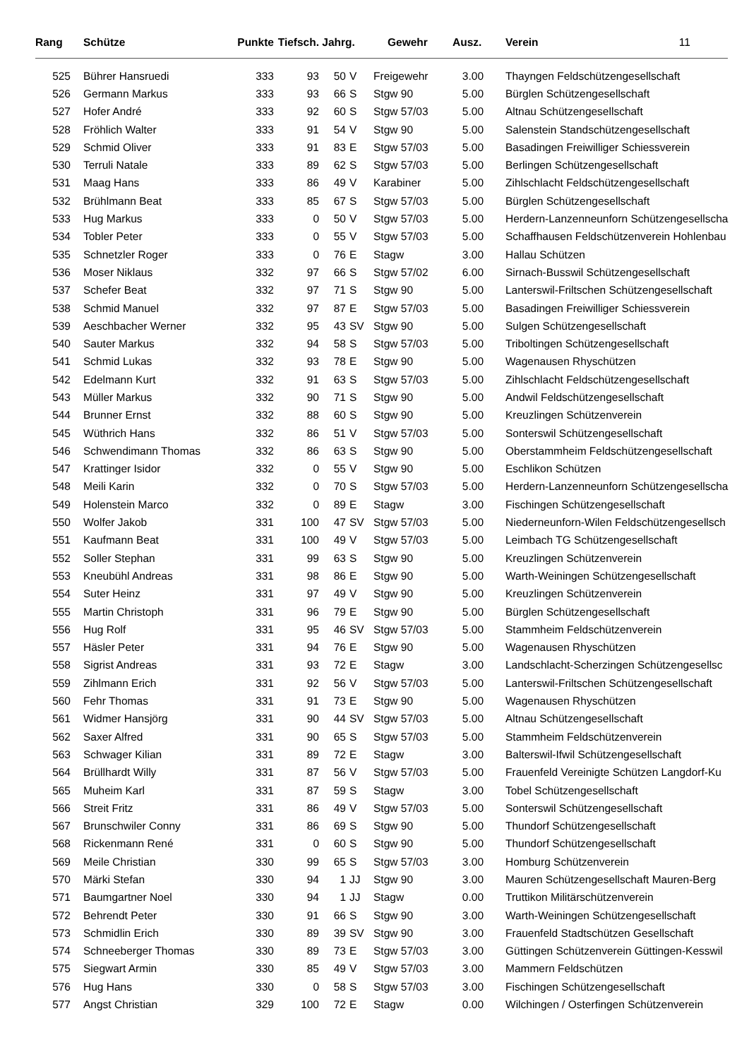| Rang | Schütze | Punkte | Tiefsch. | Jahrg. | | Gewehr | Ausz. | Verein 11 |
| --- | --- | --- | --- | --- | --- | --- | --- | --- |
| 525 | Bührer Hansruedi | 333 | 93 | 50 | V | Freigewehr | 3.00 | Thayngen Feldschützengesellschaft |
| 526 | Germann Markus | 333 | 93 | 66 | S | Stgw 90 | 5.00 | Bürglen Schützengesellschaft |
| 527 | Hofer André | 333 | 92 | 60 | S | Stgw 57/03 | 5.00 | Altnau Schützengesellschaft |
| 528 | Fröhlich Walter | 333 | 91 | 54 | V | Stgw 90 | 5.00 | Salenstein Standschützengesellschaft |
| 529 | Schmid Oliver | 333 | 91 | 83 | E | Stgw 57/03 | 5.00 | Basadingen Freiwilliger Schiessverein |
| 530 | Terruli Natale | 333 | 89 | 62 | S | Stgw 57/03 | 5.00 | Berlingen Schützengesellschaft |
| 531 | Maag Hans | 333 | 86 | 49 | V | Karabiner | 5.00 | Zihlschlacht Feldschützengesellschaft |
| 532 | Brühlmann Beat | 333 | 85 | 67 | S | Stgw 57/03 | 5.00 | Bürglen Schützengesellschaft |
| 533 | Hug Markus | 333 | 0 | 50 | V | Stgw 57/03 | 5.00 | Herdern-Lanzenneunforn Schützengesellscha |
| 534 | Tobler Peter | 333 | 0 | 55 | V | Stgw 57/03 | 5.00 | Schaffhausen Feldschützenverein Hohlenbau |
| 535 | Schnetzler Roger | 333 | 0 | 76 | E | Stagw | 3.00 | Hallau Schützen |
| 536 | Moser Niklaus | 332 | 97 | 66 | S | Stgw 57/02 | 6.00 | Sirnach-Busswil Schützengesellschaft |
| 537 | Schefer Beat | 332 | 97 | 71 | S | Stgw 90 | 5.00 | Lanterswil-Friltschen Schützengesellschaft |
| 538 | Schmid Manuel | 332 | 97 | 87 | E | Stgw 57/03 | 5.00 | Basadingen Freiwilliger Schiessverein |
| 539 | Aeschbacher Werner | 332 | 95 | 43 | SV | Stgw 90 | 5.00 | Sulgen Schützengesellschaft |
| 540 | Sauter Markus | 332 | 94 | 58 | S | Stgw 57/03 | 5.00 | Triboltingen Schützengesellschaft |
| 541 | Schmid Lukas | 332 | 93 | 78 | E | Stgw 90 | 5.00 | Wagenausen Rhyschützen |
| 542 | Edelmann Kurt | 332 | 91 | 63 | S | Stgw 57/03 | 5.00 | Zihlschlacht Feldschützengesellschaft |
| 543 | Müller Markus | 332 | 90 | 71 | S | Stgw 90 | 5.00 | Andwil Feldschützengesellschaft |
| 544 | Brunner Ernst | 332 | 88 | 60 | S | Stgw 90 | 5.00 | Kreuzlingen Schützenverein |
| 545 | Wüthrich Hans | 332 | 86 | 51 | V | Stgw 57/03 | 5.00 | Sonterswil Schützengesellschaft |
| 546 | Schwendimann Thomas | 332 | 86 | 63 | S | Stgw 90 | 5.00 | Oberstammheim Feldschützengesellschaft |
| 547 | Krattinger Isidor | 332 | 0 | 55 | V | Stgw 90 | 5.00 | Eschlikon Schützen |
| 548 | Meili Karin | 332 | 0 | 70 | S | Stgw 57/03 | 5.00 | Herdern-Lanzenneunforn Schützengesellscha |
| 549 | Holenstein Marco | 332 | 0 | 89 | E | Stagw | 3.00 | Fischingen Schützengesellschaft |
| 550 | Wolfer Jakob | 331 | 100 | 47 | SV | Stgw 57/03 | 5.00 | Niederneunforn-Wilen Feldschützengesellsch |
| 551 | Kaufmann Beat | 331 | 100 | 49 | V | Stgw 57/03 | 5.00 | Leimbach TG Schützengesellschaft |
| 552 | Soller Stephan | 331 | 99 | 63 | S | Stgw 90 | 5.00 | Kreuzlingen Schützenverein |
| 553 | Kneubühl Andreas | 331 | 98 | 86 | E | Stgw 90 | 5.00 | Warth-Weiningen Schützengesellschaft |
| 554 | Suter Heinz | 331 | 97 | 49 | V | Stgw 90 | 5.00 | Kreuzlingen Schützenverein |
| 555 | Martin Christoph | 331 | 96 | 79 | E | Stgw 90 | 5.00 | Bürglen Schützengesellschaft |
| 556 | Hug Rolf | 331 | 95 | 46 | SV | Stgw 57/03 | 5.00 | Stammheim Feldschützenverein |
| 557 | Häsler Peter | 331 | 94 | 76 | E | Stgw 90 | 5.00 | Wagenausen Rhyschützen |
| 558 | Sigrist Andreas | 331 | 93 | 72 | E | Stagw | 3.00 | Landschlacht-Scherzingen Schützengesellsc |
| 559 | Zihlmann Erich | 331 | 92 | 56 | V | Stgw 57/03 | 5.00 | Lanterswil-Friltschen Schützengesellschaft |
| 560 | Fehr Thomas | 331 | 91 | 73 | E | Stgw 90 | 5.00 | Wagenausen Rhyschützen |
| 561 | Widmer Hansjörg | 331 | 90 | 44 | SV | Stgw 57/03 | 5.00 | Altnau Schützengesellschaft |
| 562 | Saxer Alfred | 331 | 90 | 65 | S | Stgw 57/03 | 5.00 | Stammheim Feldschützenverein |
| 563 | Schwager Kilian | 331 | 89 | 72 | E | Stagw | 3.00 | Balterswil-Ifwil Schützengesellschaft |
| 564 | Brüllhardt Willy | 331 | 87 | 56 | V | Stgw 57/03 | 5.00 | Frauenfeld Vereinigte Schützen Langdorf-Ku |
| 565 | Muheim Karl | 331 | 87 | 59 | S | Stagw | 3.00 | Tobel Schützengesellschaft |
| 566 | Streit Fritz | 331 | 86 | 49 | V | Stgw 57/03 | 5.00 | Sonterswil Schützengesellschaft |
| 567 | Brunschwiler Conny | 331 | 86 | 69 | S | Stgw 90 | 5.00 | Thundorf Schützengesellschaft |
| 568 | Rickenmann René | 331 | 0 | 60 | S | Stgw 90 | 5.00 | Thundorf Schützengesellschaft |
| 569 | Meile Christian | 330 | 99 | 65 | S | Stgw 57/03 | 3.00 | Homburg Schützenverein |
| 570 | Märki Stefan | 330 | 94 | 1 | JJ | Stgw 90 | 3.00 | Mauren Schützengesellschaft Mauren-Berg |
| 571 | Baumgartner Noel | 330 | 94 | 1 | JJ | Stagw | 0.00 | Truttikon Militärschützenverein |
| 572 | Behrendt Peter | 330 | 91 | 66 | S | Stgw 90 | 3.00 | Warth-Weiningen Schützengesellschaft |
| 573 | Schmidlin Erich | 330 | 89 | 39 | SV | Stgw 90 | 3.00 | Frauenfeld Stadtschützen Gesellschaft |
| 574 | Schneeberger Thomas | 330 | 89 | 73 | E | Stgw 57/03 | 3.00 | Güttingen Schützenverein Güttingen-Kesswil |
| 575 | Siegwart Armin | 330 | 85 | 49 | V | Stgw 57/03 | 3.00 | Mammern Feldschützen |
| 576 | Hug Hans | 330 | 0 | 58 | S | Stgw 57/03 | 3.00 | Fischingen Schützengesellschaft |
| 577 | Angst Christian | 329 | 100 | 72 | E | Stagw | 0.00 | Wilchingen / Osterfingen Schützenverein |